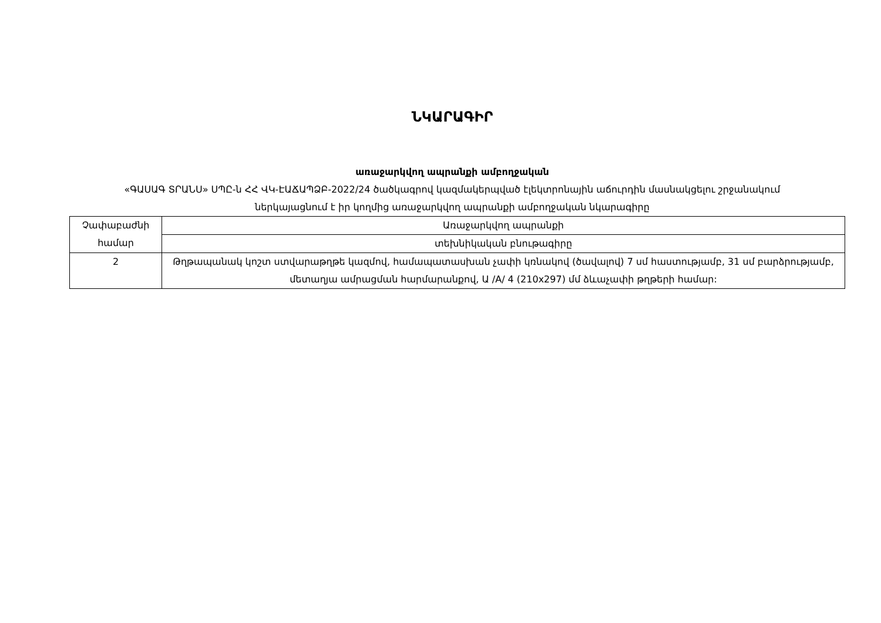ՆԿԱՐԱԳԻՐ
առաջարկվող ապրանքի ամբողջական
«ԳԱՍԱԳ ՏՐԱՆՍ» ՍՊԸ-ն ՀՀ ՎԿ-ԷԱՃԱՊՁԲ-2022/24 ծածկագրով կազմակերպված էլեկտրոնային աճուրդին մասնակցելու շրջանակում ներկայացնում է իր կողմից առաջարկվող ապրանքի ամբողջական նկարագիրը
| Չափաբաժնի համար | Առաջարկվող ապրանքի |
| --- | --- |
| | տեխնիկական բնութագիրը |
| 2 | Թղթապանակ կոշտ ստվարաթղթե կազմով, համապատասխան չափի կռնակով (ծավալով) 7 սմ հաստությամբ, 31 սմ բարձրությամբ, մետաղյա ամրացման հարմարանքով, Ա /A/ 4 (210x297) մմ ձևաչափի թղթերի համար: |